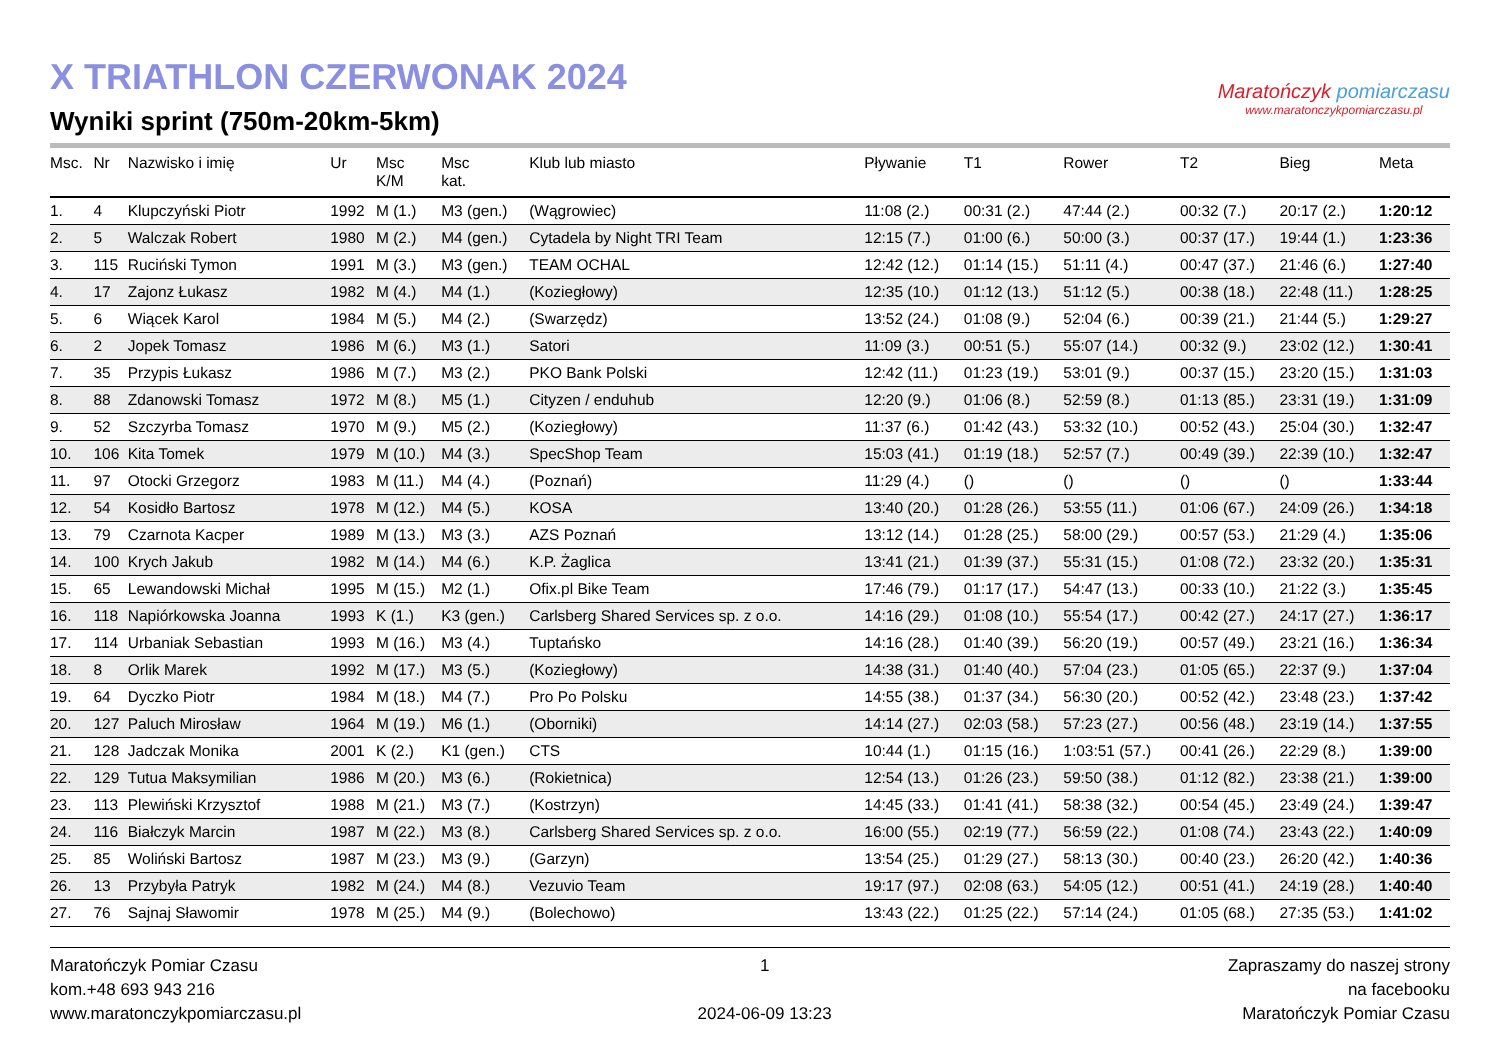X TRIATHLON CZERWONAK 2024
Wyniki sprint (750m-20km-5km)
Maratończyk pomiarczasu
www.maratonczykpomiarczasu.pl
| Msc. | Nr | Nazwisko i imię | Ur | Msc K/M | Msc kat. | Klub lub miasto | Pływanie | T1 | Rower | T2 | Bieg | Meta |
| --- | --- | --- | --- | --- | --- | --- | --- | --- | --- | --- | --- | --- |
| 1. | 4 | Klupczyński Piotr | 1992 | M (1.) | M3 (gen.) | (Wągrowiec) | 11:08 (2.) | 00:31 (2.) | 47:44 (2.) | 00:32 (7.) | 20:17 (2.) | 1:20:12 |
| 2. | 5 | Walczak Robert | 1980 | M (2.) | M4 (gen.) | Cytadela by Night TRI Team | 12:15 (7.) | 01:00 (6.) | 50:00 (3.) | 00:37 (17.) | 19:44 (1.) | 1:23:36 |
| 3. | 115 | Ruciński Tymon | 1991 | M (3.) | M3 (gen.) | TEAM OCHAL | 12:42 (12.) | 01:14 (15.) | 51:11 (4.) | 00:47 (37.) | 21:46 (6.) | 1:27:40 |
| 4. | 17 | Zajonz Łukasz | 1982 | M (4.) | M4 (1.) | (Koziegłowy) | 12:35 (10.) | 01:12 (13.) | 51:12 (5.) | 00:38 (18.) | 22:48 (11.) | 1:28:25 |
| 5. | 6 | Wiącek Karol | 1984 | M (5.) | M4 (2.) | (Swarzędz) | 13:52 (24.) | 01:08 (9.) | 52:04 (6.) | 00:39 (21.) | 21:44 (5.) | 1:29:27 |
| 6. | 2 | Jopek Tomasz | 1986 | M (6.) | M3 (1.) | Satori | 11:09 (3.) | 00:51 (5.) | 55:07 (14.) | 00:32 (9.) | 23:02 (12.) | 1:30:41 |
| 7. | 35 | Przypis Łukasz | 1986 | M (7.) | M3 (2.) | PKO Bank Polski | 12:42 (11.) | 01:23 (19.) | 53:01 (9.) | 00:37 (15.) | 23:20 (15.) | 1:31:03 |
| 8. | 88 | Zdanowski Tomasz | 1972 | M (8.) | M5 (1.) | Cityzen / enduhub | 12:20 (9.) | 01:06 (8.) | 52:59 (8.) | 01:13 (85.) | 23:31 (19.) | 1:31:09 |
| 9. | 52 | Szczyrba Tomasz | 1970 | M (9.) | M5 (2.) | (Koziegłowy) | 11:37 (6.) | 01:42 (43.) | 53:32 (10.) | 00:52 (43.) | 25:04 (30.) | 1:32:47 |
| 10. | 106 | Kita Tomek | 1979 | M (10.) | M4 (3.) | SpecShop Team | 15:03 (41.) | 01:19 (18.) | 52:57 (7.) | 00:49 (39.) | 22:39 (10.) | 1:32:47 |
| 11. | 97 | Otocki Grzegorz | 1983 | M (11.) | M4 (4.) | (Poznań) | 11:29 (4.) | () | () | () | () | 1:33:44 |
| 12. | 54 | Kosidło Bartosz | 1978 | M (12.) | M4 (5.) | KOSA | 13:40 (20.) | 01:28 (26.) | 53:55 (11.) | 01:06 (67.) | 24:09 (26.) | 1:34:18 |
| 13. | 79 | Czarnota Kacper | 1989 | M (13.) | M3 (3.) | AZS Poznań | 13:12 (14.) | 01:28 (25.) | 58:00 (29.) | 00:57 (53.) | 21:29 (4.) | 1:35:06 |
| 14. | 100 | Krych Jakub | 1982 | M (14.) | M4 (6.) | K.P. Żaglica | 13:41 (21.) | 01:39 (37.) | 55:31 (15.) | 01:08 (72.) | 23:32 (20.) | 1:35:31 |
| 15. | 65 | Lewandowski Michał | 1995 | M (15.) | M2 (1.) | Ofix.pl Bike Team | 17:46 (79.) | 01:17 (17.) | 54:47 (13.) | 00:33 (10.) | 21:22 (3.) | 1:35:45 |
| 16. | 118 | Napiórkowska Joanna | 1993 | K (1.) | K3 (gen.) | Carlsberg Shared Services sp. z o.o. | 14:16 (29.) | 01:08 (10.) | 55:54 (17.) | 00:42 (27.) | 24:17 (27.) | 1:36:17 |
| 17. | 114 | Urbaniak Sebastian | 1993 | M (16.) | M3 (4.) | Tuptańsko | 14:16 (28.) | 01:40 (39.) | 56:20 (19.) | 00:57 (49.) | 23:21 (16.) | 1:36:34 |
| 18. | 8 | Orlik Marek | 1992 | M (17.) | M3 (5.) | (Koziegłowy) | 14:38 (31.) | 01:40 (40.) | 57:04 (23.) | 01:05 (65.) | 22:37 (9.) | 1:37:04 |
| 19. | 64 | Dyczko Piotr | 1984 | M (18.) | M4 (7.) | Pro Po Polsku | 14:55 (38.) | 01:37 (34.) | 56:30 (20.) | 00:52 (42.) | 23:48 (23.) | 1:37:42 |
| 20. | 127 | Paluch Mirosław | 1964 | M (19.) | M6 (1.) | (Oborniki) | 14:14 (27.) | 02:03 (58.) | 57:23 (27.) | 00:56 (48.) | 23:19 (14.) | 1:37:55 |
| 21. | 128 | Jadczak Monika | 2001 | K (2.) | K1 (gen.) | CTS | 10:44 (1.) | 01:15 (16.) | 1:03:51 (57.) | 00:41 (26.) | 22:29 (8.) | 1:39:00 |
| 22. | 129 | Tutua Maksymilian | 1986 | M (20.) | M3 (6.) | (Rokietnica) | 12:54 (13.) | 01:26 (23.) | 59:50 (38.) | 01:12 (82.) | 23:38 (21.) | 1:39:00 |
| 23. | 113 | Plewiński Krzysztof | 1988 | M (21.) | M3 (7.) | (Kostrzyn) | 14:45 (33.) | 01:41 (41.) | 58:38 (32.) | 00:54 (45.) | 23:49 (24.) | 1:39:47 |
| 24. | 116 | Białczyk Marcin | 1987 | M (22.) | M3 (8.) | Carlsberg Shared Services sp. z o.o. | 16:00 (55.) | 02:19 (77.) | 56:59 (22.) | 01:08 (74.) | 23:43 (22.) | 1:40:09 |
| 25. | 85 | Woliński Bartosz | 1987 | M (23.) | M3 (9.) | (Garzyn) | 13:54 (25.) | 01:29 (27.) | 58:13 (30.) | 00:40 (23.) | 26:20 (42.) | 1:40:36 |
| 26. | 13 | Przybyła Patryk | 1982 | M (24.) | M4 (8.) | Vezuvio Team | 19:17 (97.) | 02:08 (63.) | 54:05 (12.) | 00:51 (41.) | 24:19 (28.) | 1:40:40 |
| 27. | 76 | Sajnaj Sławomir | 1978 | M (25.) | M4 (9.) | (Bolechowo) | 13:43 (22.) | 01:25 (22.) | 57:14 (24.) | 01:05 (68.) | 27:35 (53.) | 1:41:02 |
Maratończyk Pomiar Czasu
kom.+48 693 943 216
www.maratonczykpomiarczasu.pl
1
2024-06-09 13:23
Zapraszamy do naszej strony
na facebooku
Maratończyk Pomiar Czasu